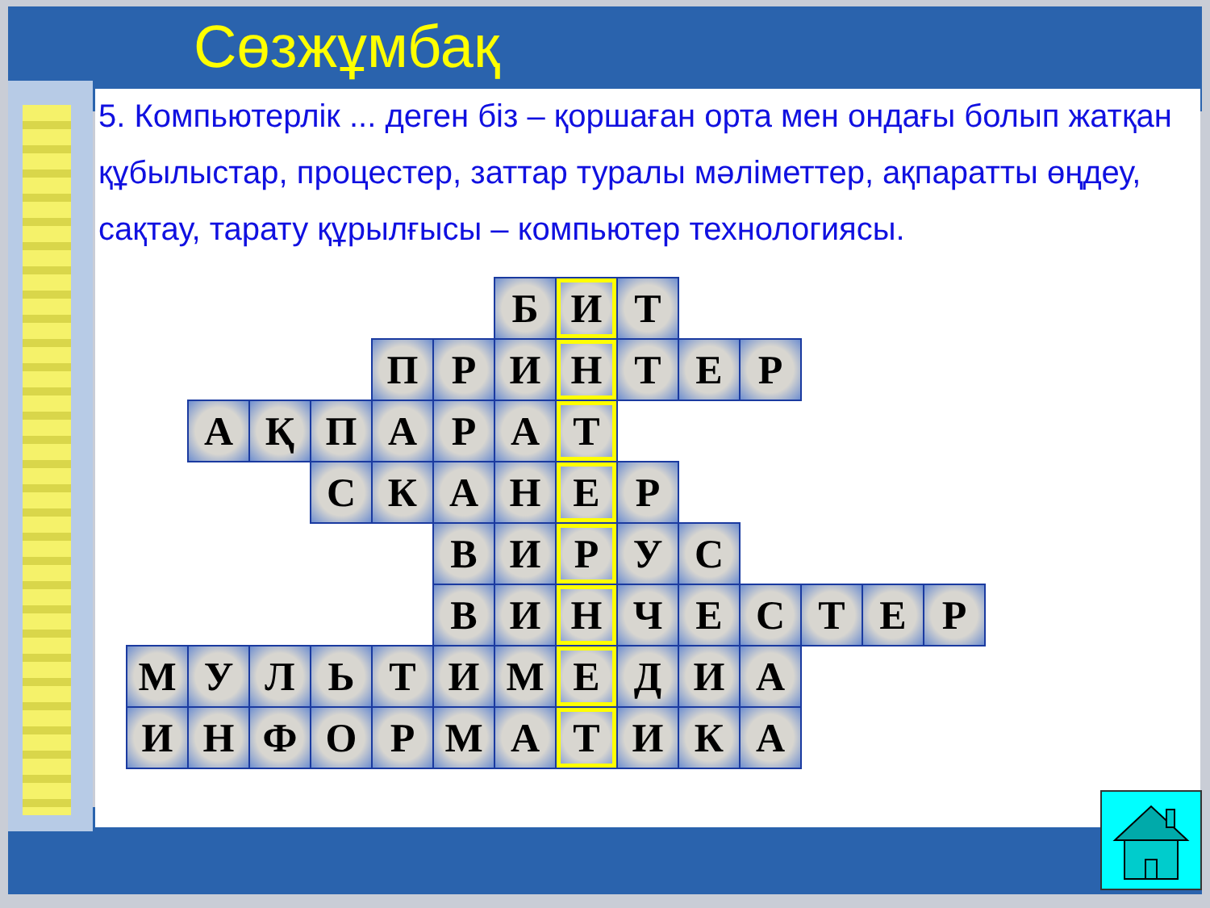Сөзжұмбақ
5. Компьютерлік ... деген біз – қоршаған орта мен ондағы болып жатқан құбылыстар, процестер, заттар туралы мәліметтер, ақпаратты өңдеу, сақтау, тарату құрылғысы – компьютер технологиясы.
| | | | | | | Б | И | Т | | | | | |
| | | | | П | Р | И | Н | Т | Е | Р | | | |
| | А | Қ | П | А | Р | А | Т | | | | | | |
| | | | С | К | А | Н | Е | Р | | | | | |
| | | | | | В | И | Р | У | С | | | | |
| | | | | | В | И | Н | Ч | Е | С | Т | Е | Р |
| М | У | Л | Ь | Т | И | М | Е | Д | И | А | | | |
| И | Н | Ф | О | Р | М | А | Т | И | К | А | | | |